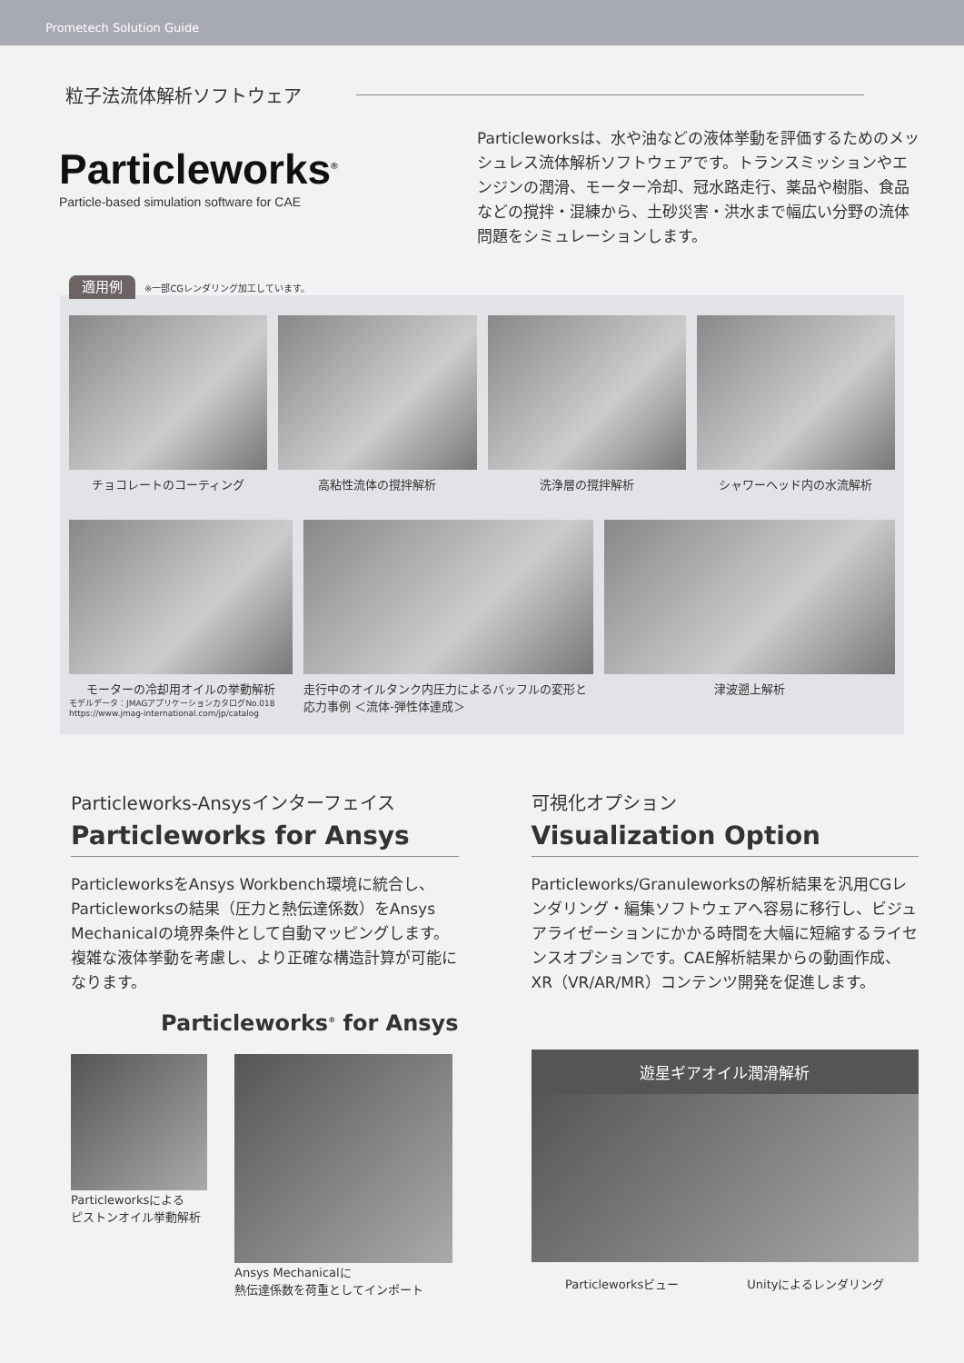Prometech Solution Guide
粒子法流体解析ソフトウェア
Particleworks<sup>®</sup>
Particle-based simulation software for CAE
Particleworksは、水や油などの液体挙動を評価するためのメッシュレス流体解析ソフトウェアです。トランスミッションやエンジンの潤滑、モーター冷却、冠水路走行、薬品や樹脂、食品などの撹拌・混練から、土砂災害・洪水まで幅広い分野の流体問題をシミュレーションします。
適用例 ※一部CGレンダリング加工しています。
チョコレートのコーティング 高粘性流体の撹拌解析 洗浄層の撹拌解析 シャワーヘッド内の水流解析
モーターの冷却用オイルの挙動解析
モデルデータ：JMAGアプリケーションカタログNo.018
https://www.jmag-international.com/jp/catalog
走行中のオイルタンク内圧力によるバッフルの変形と応力事例 ＜流体-弾性体連成＞
津波遡上解析
Particleworks-Ansysインターフェイス
Particleworks for Ansys
ParticleworksをAnsys Workbench環境に統合し、Particleworksの結果（圧力と熱伝達係数）をAnsys Mechanicalの境界条件として自動マッピングします。複雑な液体挙動を考慮し、より正確な構造計算が可能になります。
Particleworks<sup>®</sup> for Ansys
Particleworksによる
ピストンオイル挙動解析
Ansys Mechanicalに
熱伝達係数を荷重としてインポート
可視化オプション
Visualization Option
Particleworks/Granuleworksの解析結果を汎用CGレンダリング・編集ソフトウェアへ容易に移行し、ビジュアライゼーションにかかる時間を大幅に短縮するライセンスオプションです。CAE解析結果からの動画作成、XR（VR/AR/MR）コンテンツ開発を促進します。
遊星ギアオイル潤滑解析
Particleworksビュー Unityによるレンダリング